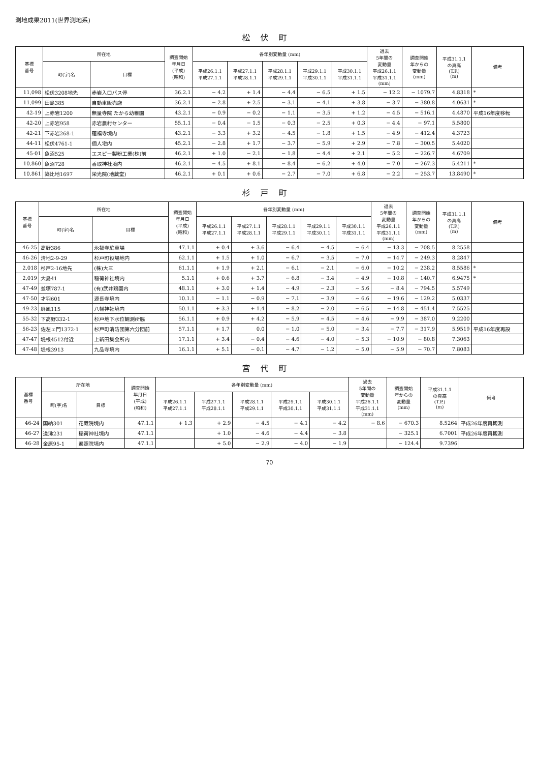測地成果2011(世界測地系)
松伏町
| 基標 番号 | 所在地 | | 調査開始 年月日 (平成) (昭和) | 各年別変動量 (mm) | | | | | 過去 5年間の 変動量 平成26.1.1 平成31.1.1 (mm) | 調査開始 年からの 変動量 (mm) | 平成31.1.1 の真高 (T.P.) (m) | 備考 |
| --- | --- | --- | --- | --- | --- | --- | --- | --- | --- | --- | --- | --- |
| | 町(字)名 | 目標 | | 平成26.1.1 平成27.1.1 | 平成27.1.1 平成28.1.1 | 平成28.1.1 平成29.1.1 | 平成29.1.1 平成30.1.1 | 平成30.1.1 平成31.1.1 | | | | |
| 11,098 | 松伏3208地先 | 赤岩入口バス停 | 36.2.1 | − 4.2 | + 1.4 | − 4.4 | − 6.5 | + 1.5 | − 12.2 | − 1079.7 | 4.8318 | * |
| 11,099 | 田島385 | 自動車販売店 | 36.2.1 | − 2.8 | + 2.5 | − 3.1 | − 4.1 | + 3.8 | − 3.7 | − 380.8 | 4.0631 | * |
| 42-19 | 上赤岩1200 | 無量寺院 たから幼稚園 | 43.2.1 | − 0.9 | − 0.2 | − 1.1 | − 3.5 | + 1.2 | − 4.5 | − 516.1 | 4.4870 | 平成16年度移転 |
| 42-20 | 上赤岩958 | 赤岩農村センター | 55.1.1 | − 0.4 | − 1.5 | − 0.3 | − 2.5 | + 0.3 | − 4.4 | − 97.1 | 5.5800 | |
| 42-21 | 下赤岩268-1 | 蓮福寺境内 | 43.2.1 | − 3.3 | + 3.2 | − 4.5 | − 1.8 | + 1.5 | − 4.9 | − 412.4 | 4.3723 | |
| 44-11 | 松伏4761-1 | 個人宅内 | 45.2.1 | − 2.8 | + 1.7 | − 3.7 | − 5.9 | + 2.9 | − 7.8 | − 300.5 | 5.4020 | |
| 45-01 | 魚沼525 | エスピー製粉工業(株)前 | 46.2.1 | + 1.0 | − 2.1 | − 1.8 | − 4.4 | + 2.1 | − 5.2 | − 226.7 | 4.6709 | |
| 10,860 | 魚沼728 | 香取神社境内 | 46.2.1 | − 4.5 | + 8.1 | − 8.4 | − 6.2 | + 4.0 | − 7.0 | − 267.3 | 5.4211 | * |
| 10,861 | 築比地1697 | 栄光院(地蔵堂) | 46.2.1 | + 0.1 | + 0.6 | − 2.7 | − 7.0 | + 6.8 | − 2.2 | − 253.7 | 13.8490 | * |
杉戸町
| 基標 番号 | 所在地 | | 調査開始 年月日 (平成) (昭和) | 各年別変動量 (mm) | | | | | 過去 5年間の 変動量 平成26.1.1 平成31.1.1 (mm) | 調査開始 年からの 変動量 (mm) | 平成31.1.1 の真高 (T.P.) (m) | 備考 |
| --- | --- | --- | --- | --- | --- | --- | --- | --- | --- | --- | --- | --- |
| | 町(字)名 | 目標 | | 平成26.1.1 平成27.1.1 | 平成27.1.1 平成28.1.1 | 平成28.1.1 平成29.1.1 | 平成29.1.1 平成30.1.1 | 平成30.1.1 平成31.1.1 | | | | |
| 46-25 | 高野386 | 永福寺駐車場 | 47.1.1 | + 0.4 | + 3.6 | − 6.4 | − 4.5 | − 6.4 | − 13.3 | − 708.5 | 8.2558 | |
| 46-26 | 清地2-9-29 | 杉戸町役場地内 | 62.1.1 | + 1.5 | + 1.0 | − 6.7 | − 3.5 | − 7.0 | − 14.7 | − 249.3 | 8.2847 | |
| 2,018 | 杉戸2-16地先 | (株)大三 | 61.1.1 | + 1.9 | + 2.1 | − 6.1 | − 2.1 | − 6.0 | − 10.2 | − 238.2 | 8.5586 | * |
| 2,019 | 大島41 | 稲荷神社境内 | 5.1.1 | + 0.6 | + 3.7 | − 6.8 | − 3.4 | − 4.9 | − 10.8 | − 140.7 | 6.9475 | * |
| 47-49 | 並塚787-1 | (有)武井鶏園内 | 48.1.1 | + 3.0 | + 1.4 | − 4.9 | − 2.3 | − 5.6 | − 8.4 | − 794.5 | 5.5749 | |
| 47-50 | 才羽601 | 源長寺境内 | 10.1.1 | − 1.1 | − 0.9 | − 7.1 | − 3.9 | − 6.6 | − 19.6 | − 129.2 | 5.0337 | |
| 49-23 | 屏風115 | 八幡神社境内 | 50.1.1 | + 3.3 | + 1.4 | − 8.2 | − 2.0 | − 6.5 | − 14.8 | − 451.4 | 7.5525 | |
| 55-32 | 下高野332-1 | 杉戸地下水位観測所脇 | 56.1.1 | + 0.9 | + 4.2 | − 5.9 | − 4.5 | − 4.6 | − 9.9 | − 387.0 | 9.2200 | |
| 56-23 | 佐左ェ門1372-1 | 杉戸町消防団第六分団前 | 57.1.1 | + 1.7 | 0.0 | − 1.0 | − 5.0 | − 3.4 | − 7.7 | − 317.9 | 5.9519 | 平成16年度再設 |
| 47-47 | 堤根4512付近 | 上新田集会所内 | 17.1.1 | + 3.4 | − 0.4 | − 4.6 | − 4.0 | − 5.3 | − 10.9 | − 80.8 | 7.3063 | |
| 47-48 | 堤根3913 | 九品寺境内 | 16.1.1 | + 5.1 | − 0.1 | − 4.7 | − 1.2 | − 5.0 | − 5.9 | − 70.7 | 7.8083 | |
宮代町
| 基標 番号 | 所在地 | | 調査開始 年月日 (平成) (昭和) | 各年別変動量 (mm) | | | | | 過去 5年間の 変動量 平成26.1.1 平成31.1.1 (mm) | 調査開始 年からの 変動量 (mm) | 平成31.1.1 の真高 (T.P.) (m) | 備考 |
| --- | --- | --- | --- | --- | --- | --- | --- | --- | --- | --- | --- | --- |
| | 町(字)名 | 目標 | | 平成26.1.1 平成27.1.1 | 平成27.1.1 平成28.1.1 | 平成28.1.1 平成29.1.1 | 平成29.1.1 平成30.1.1 | 平成30.1.1 平成31.1.1 | | | | |
| 46-24 | 国納301 | 花蔵院境内 | 47.1.1 | + 1.3 | + 2.9 | − 4.5 | − 4.1 | − 4.2 | − 8.6 | − 670.3 | 8.5264 | 平成26年度再観測 |
| 46-27 | 道沸231 | 稲荷神社境内 | 47.1.1 | | + 1.0 | − 4.6 | − 4.4 | − 3.8 | | − 325.1 | 6.7001 | 平成26年度再観測 |
| 46-28 | 金原95-1 | 遍照院境内 | 47.1.1 | | + 5.0 | − 2.9 | − 4.0 | − 1.9 | | − 124.4 | 9.7396 | |
70